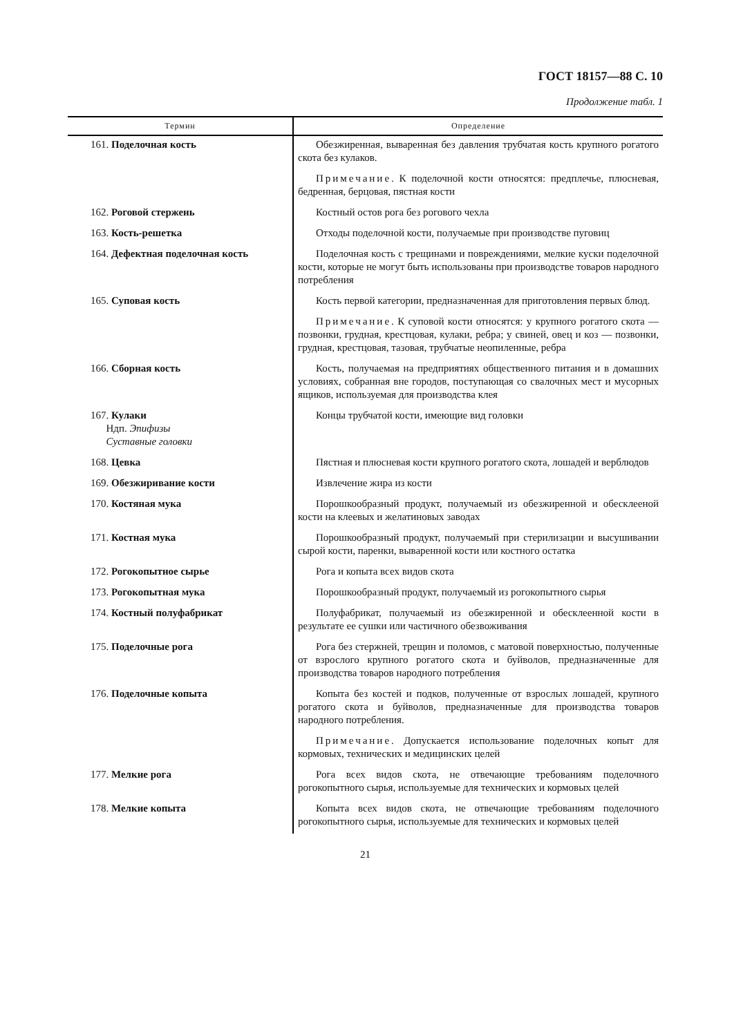ГОСТ 18157—88 С. 10
Продолжение табл. 1
| Термин | Определение |
| --- | --- |
| 161. Поделочная кость | Обезжиренная, вываренная без давления трубчатая кость крупного рогатого скота без кулаков. |
| | Примечание . К поделочной кости относятся: предплечье, плюсневая, бедренная, берцовая, пястная кости |
| 162. Роговой стержень | Костный остов рога без рогового чехла |
| 163. Кость-решетка | Отходы поделочной кости, получаемые при производстве пуговиц |
| 164. Дефектная поделочная кость | Поделочная кость с трещинами и повреждениями, мелкие куски поделочной кости, которые не могут быть использованы при производстве товаров народного потребления |
| 165. Суповая кость | Кость первой категории, предназначенная для приготовления первых блюд. |
| | Примечание . К суповой кости относятся: у крупного рогатого скота — позвонки, грудная, крестцовая, кулаки, ребра; у свиней, овец и коз — позвонки, грудная, крестцовая, тазовая, трубчатые неопиленные, ребра |
| 166. Сборная кость | Кость, получаемая на предприятиях общественного питания и в домашних условиях, собранная вне городов, поступающая со свалочных мест и мусорных ящиков, используемая для производства клея |
| 167. Кулаки Ндп. Эпифизы Суставные головки | Концы трубчатой кости, имеющие вид головки |
| 168. Цевка | Пястная и плюсневая кости крупного рогатого скота, лошадей и верблюдов |
| 169. Обезжиривание кости | Извлечение жира из кости |
| 170. Костяная мука | Порошкообразный продукт, получаемый из обезжиренной и обесклееной кости на клеевых и желатиновых заводах |
| 171. Костная мука | Порошкообразный продукт, получаемый при стерилизации и высушивании сырой кости, паренки, вываренной кости или костного остатка |
| 172. Рогокопытное сырье | Рога и копыта всех видов скота |
| 173. Рогокопытная мука | Порошкообразный продукт, получаемый из рогокопытного сырья |
| 174. Костный полуфабрикат | Полуфабрикат, получаемый из обезжиренной и обесклеенной кости в результате ее сушки или частичного обезвоживания |
| 175. Поделочные рога | Рога без стержней, трещин и поломов, с матовой поверхностью, полученные от взрослого крупного рогатого скота и буйволов, предназначенные для производства товаров народного потребления |
| 176. Поделочные копыта | Копыта без костей и подков, полученные от взрослых лошадей, крупного рогатого скота и буйволов, предназначенные для производства товаров народного потребления. |
| | Примечание . Допускается использование поделочных копыт для кормовых, технических и медицинских целей |
| 177. Мелкие рога | Рога всех видов скота, не отвечающие требованиям поделочного рогокопытного сырья, используемые для технических и кормовых целей |
| 178. Мелкие копыта | Копыта всех видов скота, не отвечающие требованиям поделочного рогокопытного сырья, используемые для технических и кормовых целей |
21